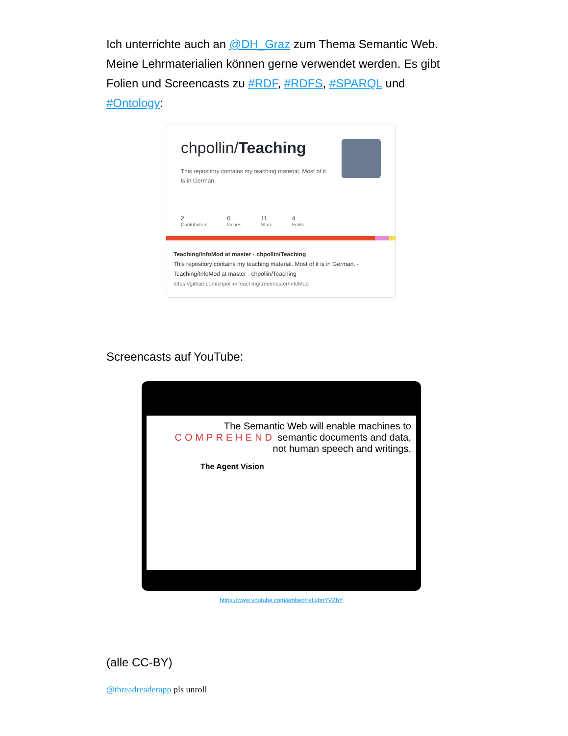Ich unterrichte auch an @DH_Graz zum Thema Semantic Web. Meine Lehrmaterialien können gerne verwendet werden. Es gibt Folien und Screencasts zu #RDF, #RDFS, #SPARQL und #Ontology:
chpollin/Teaching
This repository contains my teaching material. Most of it is in German.
2
Contributors
0
Issues
11
Stars
4
Forks
Teaching/InfoMod at master · chpollin/Teaching
This repository contains my teaching material. Most of it is in German. - Teaching/InfoMod at master · chpollin/Teaching
https://github.com/chpollin/Teaching/tree/master/InfoMod
Screencasts auf YouTube:
The Semantic Web will enable machines to
COMPREHEND semantic documents and data,
not human speech and writings.
The Agent Vision
https://www.youtube.com/embed/reLxbnYVZbY
(alle CC-BY)
@threadreaderapp pls unroll